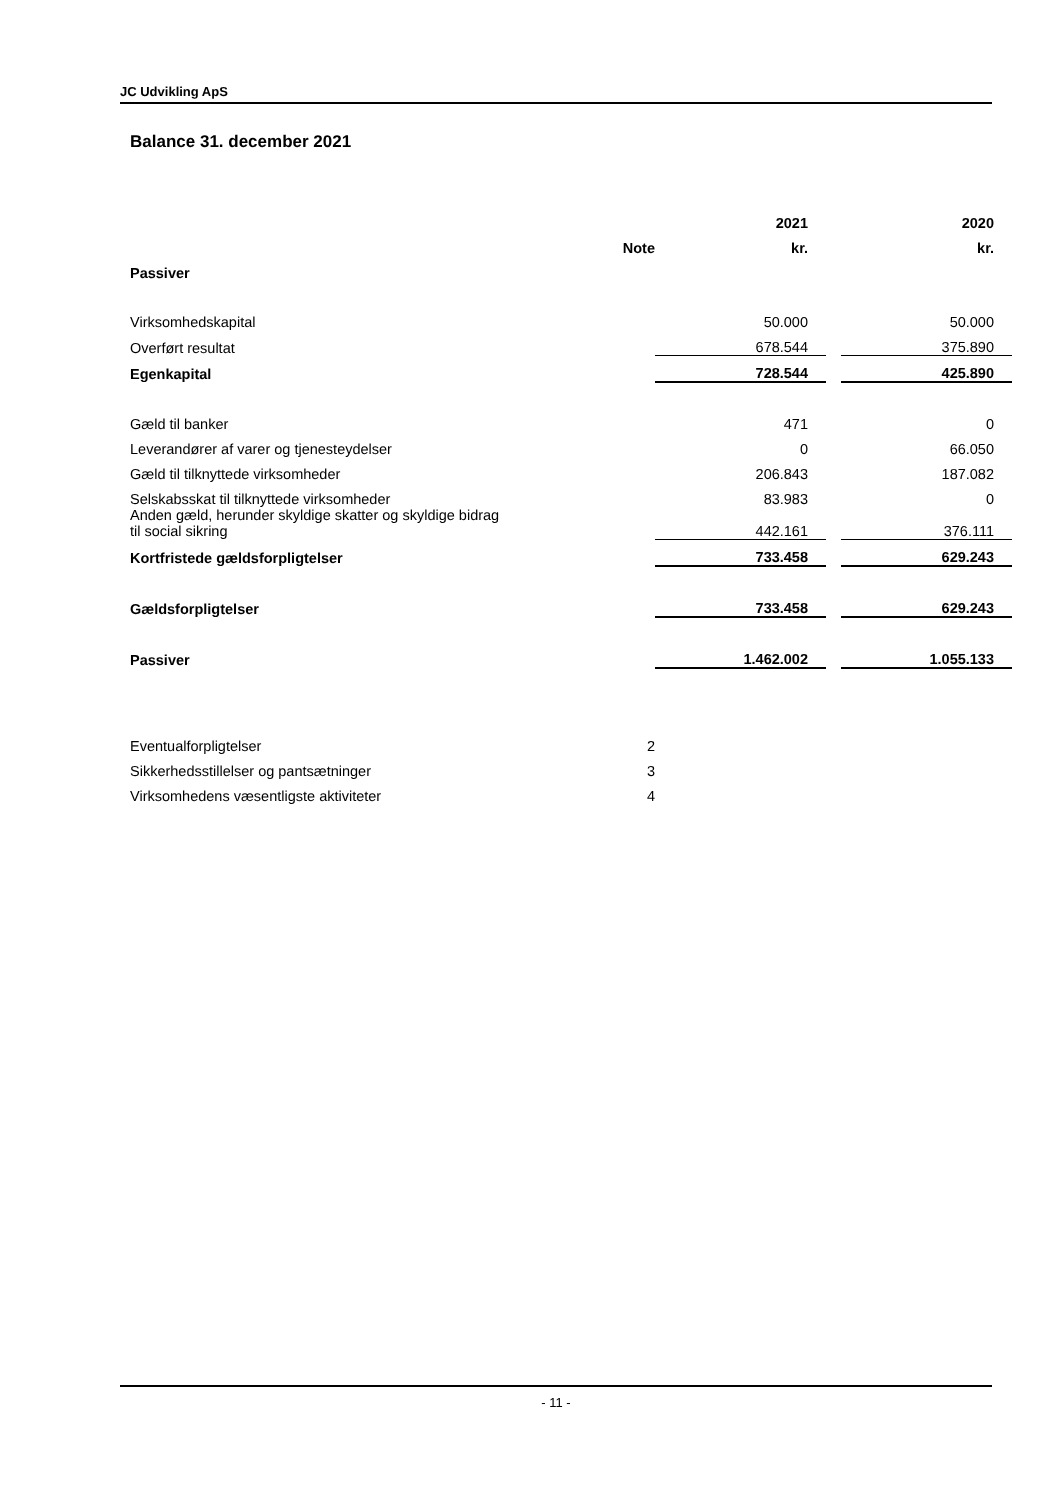JC Udvikling ApS
Balance 31. december 2021
| | | 2021 | | 2020 |
| --- | --- | --- | --- | --- |
| | Note | kr. | | kr. |
| Passiver | | | | |
| Virksomhedskapital | | 50.000 | | 50.000 |
| Overført resultat | | 678.544 | | 375.890 |
| Egenkapital | | 728.544 | | 425.890 |
| Gæld til banker | | 471 | | 0 |
| Leverandører af varer og tjenesteydelser | | 0 | | 66.050 |
| Gæld til tilknyttede virksomheder | | 206.843 | | 187.082 |
| Selskabsskat til tilknyttede virksomheder | | 83.983 | | 0 |
| Anden gæld, herunder skyldige skatter og skyldige bidrag til social sikring | | 442.161 | | 376.111 |
| Kortfristede gældsforpligtelser | | 733.458 | | 629.243 |
| Gældsforpligtelser | | 733.458 | | 629.243 |
| Passiver | | 1.462.002 | | 1.055.133 |
| Eventualforpligtelser | 2 | | | |
| Sikkerhedsstillelser og pantsætninger | 3 | | | |
| Virksomhedens væsentligste aktiviteter | 4 | | | |
- 11 -